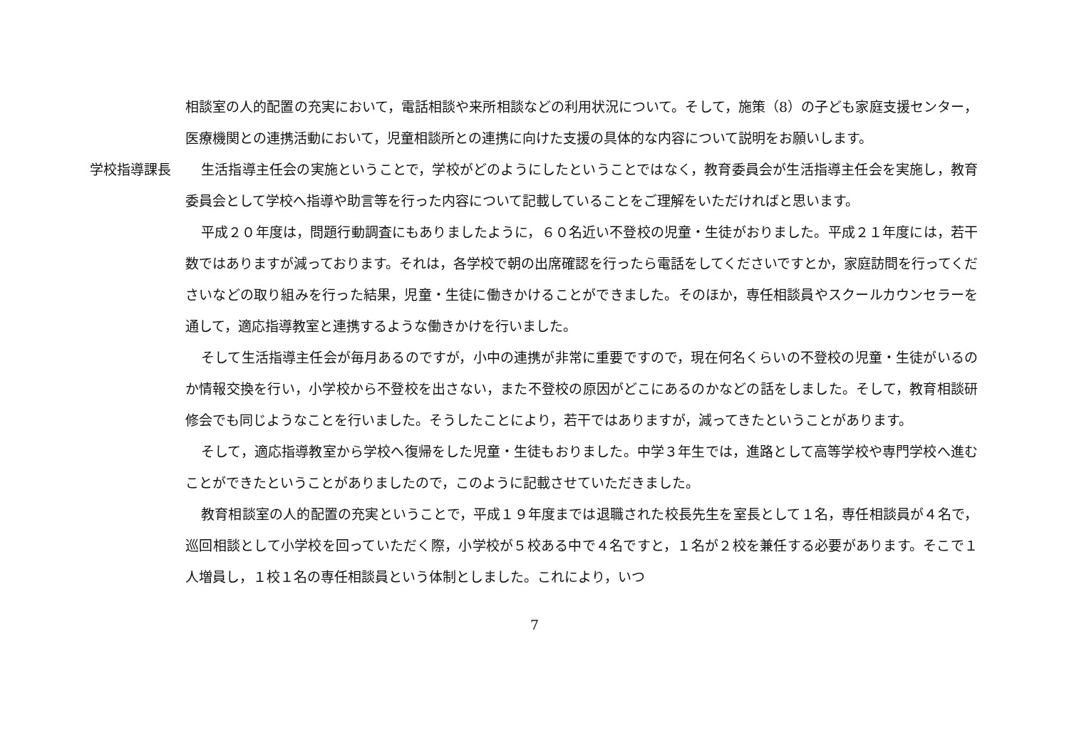相談室の人的配置の充実において，電話相談や来所相談などの利用状況について。そして，施策（8）の子ども家庭支援センター，医療機関との連携活動において，児童相談所との連携に向けた支援の具体的な内容について説明をお願いします。
学校指導課長 生活指導主任会の実施ということで，学校がどのようにしたということではなく，教育委員会が生活指導主任会を実施し，教育委員会として学校へ指導や助言等を行った内容について記載していることをご理解をいただければと思います。
平成２０年度は，問題行動調査にもありましたように，６０名近い不登校の児童・生徒がおりました。平成２１年度には，若干数ではありますが減っております。それは，各学校で朝の出席確認を行ったら電話をしてくださいですとか，家庭訪問を行ってくださいなどの取り組みを行った結果，児童・生徒に働きかけることができました。そのほか，専任相談員やスクールカウンセラーを通して，適応指導教室と連携するような働きかけを行いました。
そして生活指導主任会が毎月あるのですが，小中の連携が非常に重要ですので，現在何名くらいの不登校の児童・生徒がいるのか情報交換を行い，小学校から不登校を出さない，また不登校の原因がどこにあるのかなどの話をしました。そして，教育相談研修会でも同じようなことを行いました。そうしたことにより，若干ではありますが，減ってきたということがあります。
そして，適応指導教室から学校へ復帰をした児童・生徒もおりました。中学３年生では，進路として高等学校や専門学校へ進むことができたということがありましたので，このように記載させていただきました。
教育相談室の人的配置の充実ということで，平成１９年度までは退職された校長先生を室長として１名，専任相談員が４名で，巡回相談として小学校を回っていただく際，小学校が５校ある中で４名ですと，１名が２校を兼任する必要があります。そこで１人増員し，１校１名の専任相談員という体制としました。これにより，いつ
7